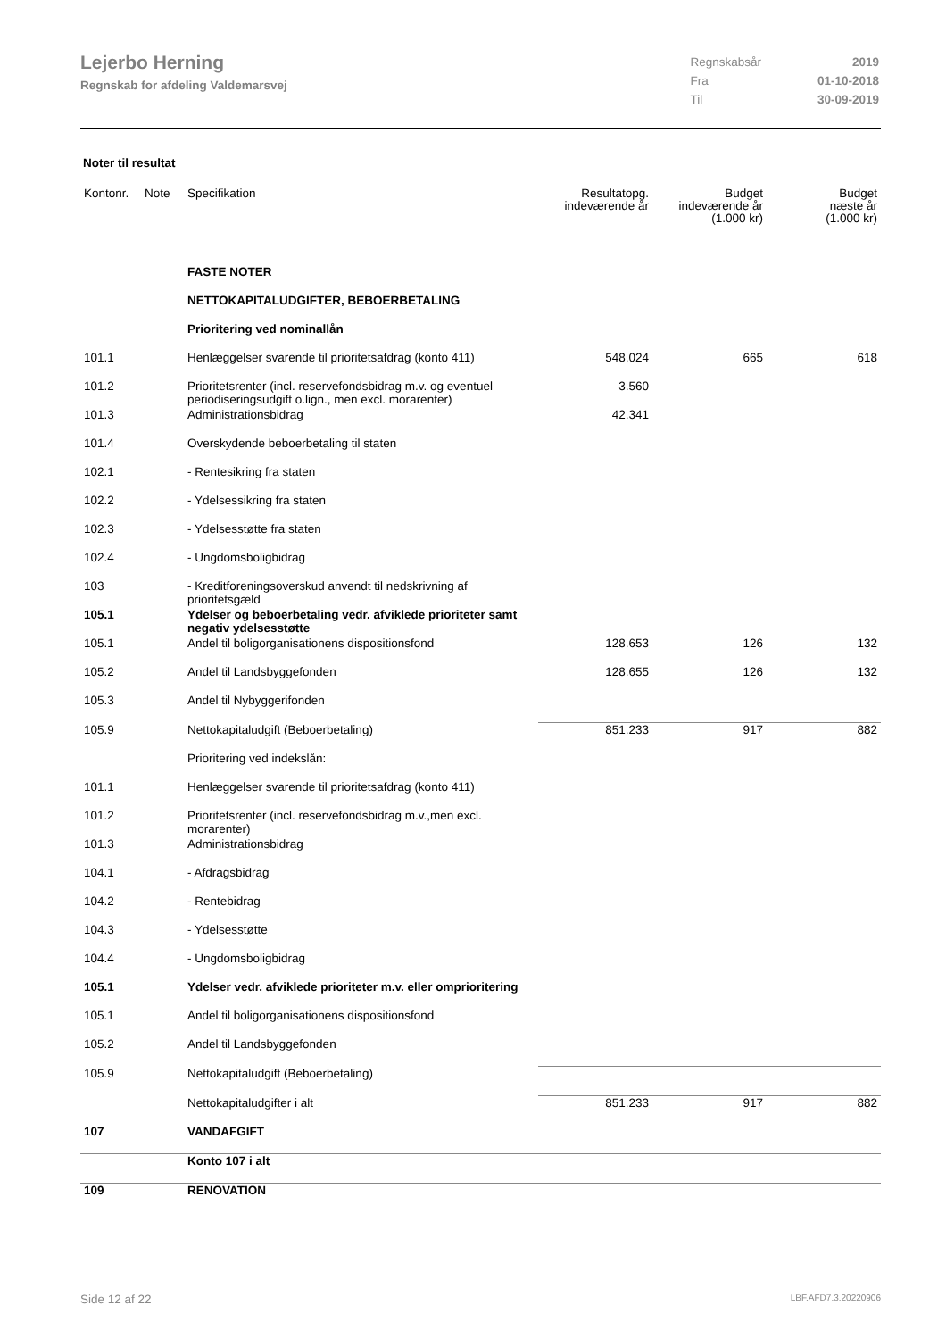Lejerbo Herning
Regnskab for afdeling Valdemarsvej
| Regnskabsår | 2019 |
| Fra | 01-10-2018 |
| Til | 30-09-2019 |
Noter til resultat
| Kontonr. | Note | Specifikation | Resultatopg. indeværende år | Budget indeværende år (1.000 kr) | Budget næste år (1.000 kr) |
| --- | --- | --- | --- | --- | --- |
| | | FASTE NOTER | | | |
| | | NETTOKAPITALUDGIFTER, BEBOERBETALING | | | |
| | | Prioritering ved nominallån | | | |
| 101.1 | | Henlæggelser svarende til prioritetsafdrag (konto 411) | 548.024 | 665 | 618 |
| 101.2 | | Prioritetsrenter (incl. reservefondsbidrag m.v. og eventuel periodiseringsudgift o.lign., men excl. morarenter) | 3.560 | | |
| 101.3 | | Administrationsbidrag | 42.341 | | |
| 101.4 | | Overskydende beboerbetaling til staten | | | |
| 102.1 | | - Rentesikring fra staten | | | |
| 102.2 | | - Ydelsessikring fra staten | | | |
| 102.3 | | - Ydelsesstøtte fra staten | | | |
| 102.4 | | - Ungdomsboligbidrag | | | |
| 103 | | - Kreditforeningsoverskud anvendt til nedskrivning af prioritetsgæld | | | |
| 105.1 | | Ydelser og beboerbetaling vedr. afviklede prioriteter samt negativ ydelsesstøtte | | | |
| 105.1 | | Andel til boligorganisationens dispositionsfond | 128.653 | 126 | 132 |
| 105.2 | | Andel til Landsbyggefonden | 128.655 | 126 | 132 |
| 105.3 | | Andel til Nybyggerifonden | | | |
| 105.9 | | Nettokapitaludgift (Beboerbetaling) | 851.233 | 917 | 882 |
| | | Prioritering ved indekslån: | | | |
| 101.1 | | Henlæggelser svarende til prioritetsafdrag (konto 411) | | | |
| 101.2 | | Prioritetsrenter (incl. reservefondsbidrag m.v.,men excl. morarenter) | | | |
| 101.3 | | Administrationsbidrag | | | |
| 104.1 | | - Afdragsbidrag | | | |
| 104.2 | | - Rentebidrag | | | |
| 104.3 | | - Ydelsesstøtte | | | |
| 104.4 | | - Ungdomsboligbidrag | | | |
| 105.1 | | Ydelser vedr. afviklede prioriteter m.v. eller omprioritering | | | |
| 105.1 | | Andel til boligorganisationens dispositionsfond | | | |
| 105.2 | | Andel til Landsbyggefonden | | | |
| 105.9 | | Nettokapitaludgift (Beboerbetaling) | | | |
| | | Nettokapitaludgifter i alt | 851.233 | 917 | 882 |
| 107 | | VANDAFGIFT | | | |
| | | Konto 107 i alt | | | |
| 109 | | RENOVATION | | | |
Side 12 af 22 LBF.AFD7.3.20220906